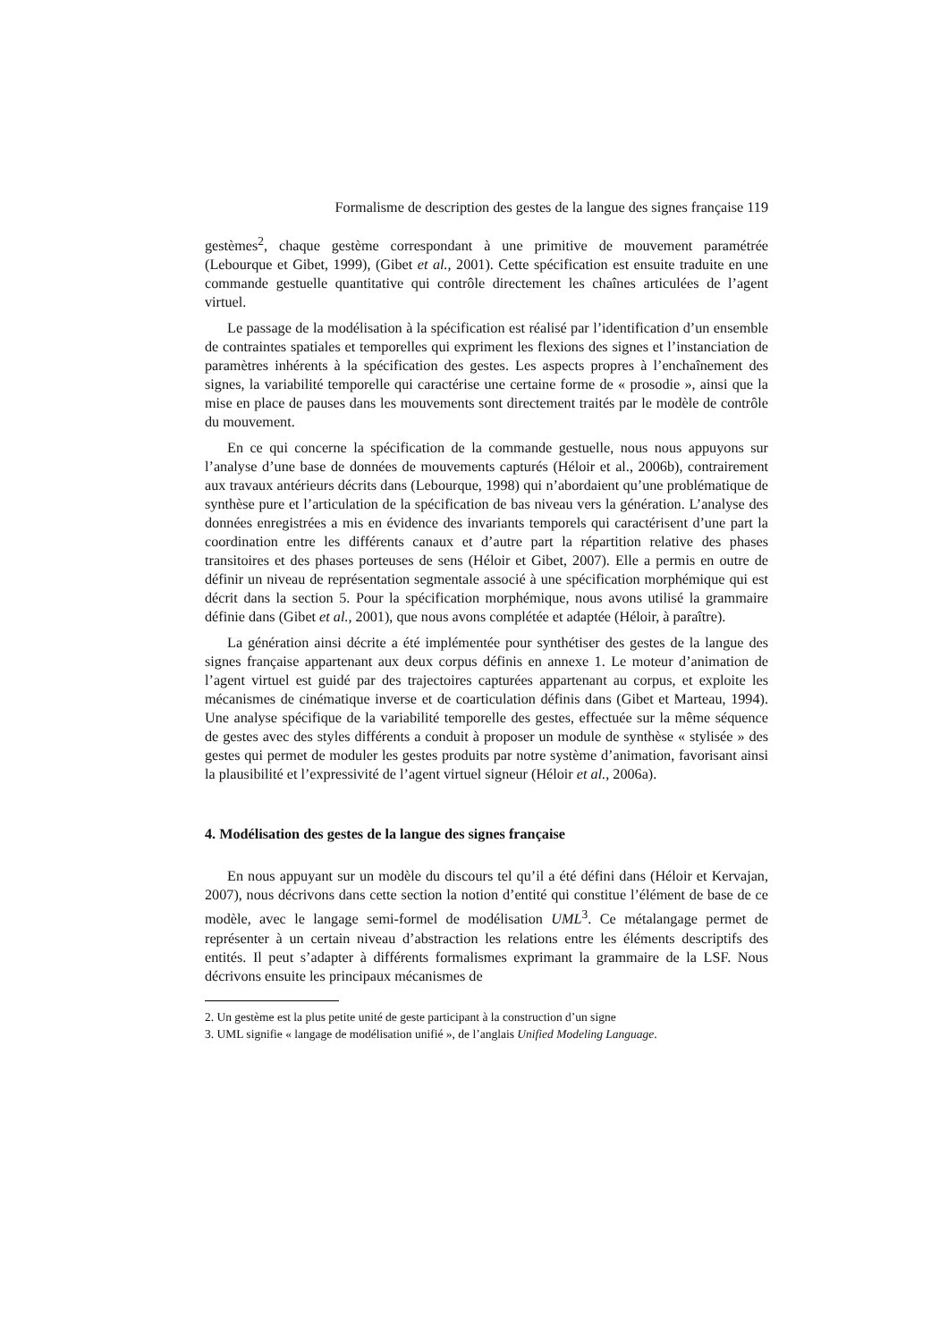Formalisme de description des gestes de la langue des signes française 119
gestèmes<sup>2</sup>, chaque gestème correspondant à une primitive de mouvement paramétrée (Lebourque et Gibet, 1999), (Gibet et al., 2001). Cette spécification est ensuite traduite en une commande gestuelle quantitative qui contrôle directement les chaînes articulées de l’agent virtuel.
Le passage de la modélisation à la spécification est réalisé par l’identification d’un ensemble de contraintes spatiales et temporelles qui expriment les flexions des signes et l’instanciation de paramètres inhérents à la spécification des gestes. Les aspects propres à l’enchaînement des signes, la variabilité temporelle qui caractérise une certaine forme de « prosodie », ainsi que la mise en place de pauses dans les mouvements sont directement traités par le modèle de contrôle du mouvement.
En ce qui concerne la spécification de la commande gestuelle, nous nous appuyons sur l’analyse d’une base de données de mouvements capturés (Héloir et al., 2006b), contrairement aux travaux antérieurs décrits dans (Lebourque, 1998) qui n’abordaient qu’une problématique de synthèse pure et l’articulation de la spécification de bas niveau vers la génération. L’analyse des données enregistrées a mis en évidence des invariants temporels qui caractérisent d’une part la coordination entre les différents canaux et d’autre part la répartition relative des phases transitoires et des phases porteuses de sens (Héloir et Gibet, 2007). Elle a permis en outre de définir un niveau de représentation segmentale associé à une spécification morphémique qui est décrit dans la section 5. Pour la spécification morphémique, nous avons utilisé la grammaire définie dans (Gibet et al., 2001), que nous avons complétée et adaptée (Héloir, à paraître).
La génération ainsi décrite a été implémentée pour synthétiser des gestes de la langue des signes française appartenant aux deux corpus définis en annexe 1. Le moteur d’animation de l’agent virtuel est guidé par des trajectoires capturées appartenant au corpus, et exploite les mécanismes de cinématique inverse et de coarticulation définis dans (Gibet et Marteau, 1994). Une analyse spécifique de la variabilité temporelle des gestes, effectuée sur la même séquence de gestes avec des styles différents a conduit à proposer un module de synthèse « stylisée » des gestes qui permet de moduler les gestes produits par notre système d’animation, favorisant ainsi la plausibilité et l’expressivité de l’agent virtuel signeur (Héloir et al., 2006a).
4. Modélisation des gestes de la langue des signes française
En nous appuyant sur un modèle du discours tel qu’il a été défini dans (Héloir et Kervajan, 2007), nous décrivons dans cette section la notion d’entité qui constitue l’élément de base de ce modèle, avec le langage semi-formel de modélisation UML<sup>3</sup>. Ce métalangage permet de représenter à un certain niveau d’abstraction les relations entre les éléments descriptifs des entités. Il peut s’adapter à différents formalismes exprimant la grammaire de la LSF. Nous décrivons ensuite les principaux mécanismes de
2. Un gestème est la plus petite unité de geste participant à la construction d’un signe
3. UML signifie « langage de modélisation unifié », de l’anglais Unified Modeling Language.